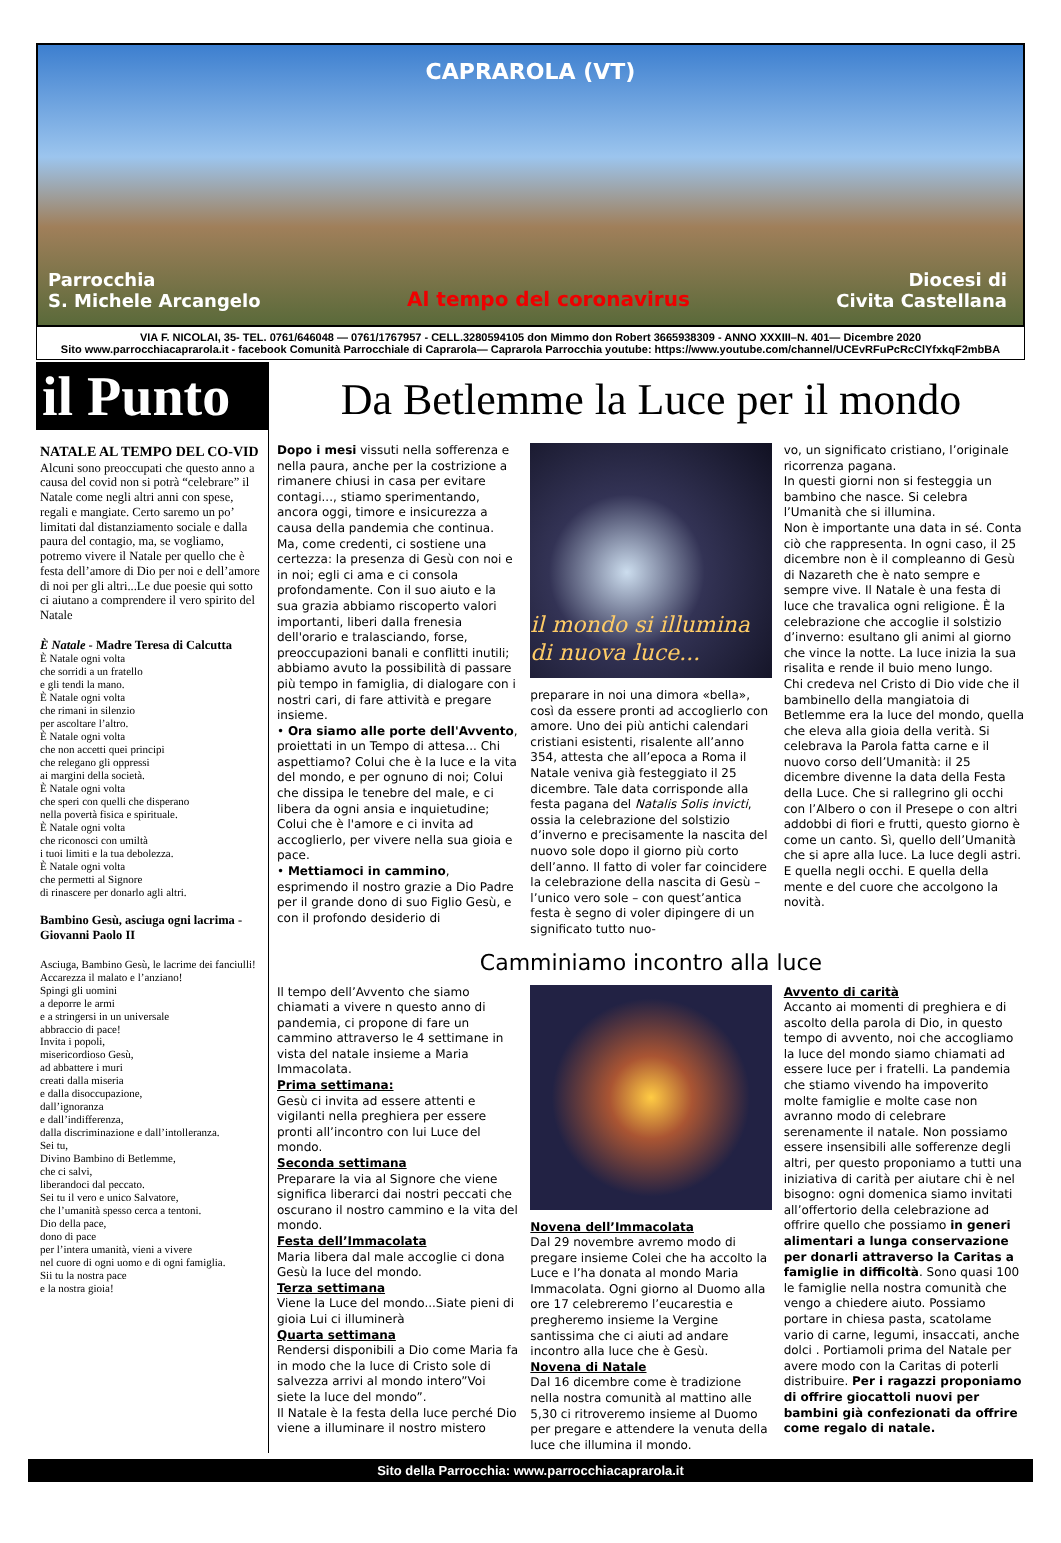CAPRAROLA (VT)
Parrocchia
S. Michele Arcangelo
Al tempo del coronavirus
Diocesi di
Civita Castellana
VIA F. NICOLAI, 35- TEL. 0761/646048 — 0761/1767957 - CELL.3280594105 don Mimmo don Robert 3665938309 - ANNO XXXIII–N. 401— Dicembre 2020
Sito www.parrocchiacaprarola.it - facebook Comunità Parrocchiale di Caprarola— Caprarola Parrocchia youtube: https://www.youtube.com/channel/UCEvRFuPcRcClYfxkqF2mbBA
il Punto
NATALE AL TEMPO DEL CO-VID
Alcuni sono preoccupati che questo anno a causa del covid non si potrà “celebrare” il Natale come negli altri anni con spese, regali e mangiate. Certo saremo un po’ limitati dal distanziamento sociale e dalla paura del contagio, ma, se vogliamo, potremo vivere il Natale per quello che è festa dell’amore di Dio per noi e dell’amore di noi per gli altri...Le due poesie qui sotto ci aiutano a comprendere il vero spirito del Natale
È Natale - Madre Teresa di Calcutta
È Natale ogni volta
che sorridi a un fratello
e gli tendi la mano.
È Natale ogni volta
che rimani in silenzio
per ascoltare l’altro.
È Natale ogni volta
che non accetti quei principi
che relegano gli oppressi
ai margini della società.
È Natale ogni volta
che speri con quelli che disperano
nella povertà fisica e spirituale.
È Natale ogni volta
che riconosci con umiltà
i tuoi limiti e la tua debolezza.
È Natale ogni volta
che permetti al Signore
di rinascere per donarlo agli altri.
Bambino Gesù, asciuga ogni lacrima - Giovanni Paolo II
Asciuga, Bambino Gesù, le lacrime dei fanciulli!
Accarezza il malato e l’anziano!
Spingi gli uomini
a deporre le armi
e a stringersi in un universale
abbraccio di pace!
Invita i popoli,
misericordioso Gesù,
ad abbattere i muri
creati dalla miseria
e dalla disoccupazione,
dall’ignoranza
e dall’indifferenza,
dalla discriminazione e dall’intolleranza.
Sei tu,
Divino Bambino di Betlemme,
che ci salvi,
liberandoci dal peccato.
Sei tu il vero e unico Salvatore,
che l’umanità spesso cerca a tentoni.
Dio della pace,
dono di pace
per l’intera umanità, vieni a vivere
nel cuore di ogni uomo e di ogni famiglia.
Sii tu la nostra pace
e la nostra gioia!
Da Betlemme la Luce per il mondo
Dopo i mesi vissuti nella sofferenza e nella paura, anche per la costrizione a rimanere chiusi in casa per evitare contagi..., stiamo sperimentando, ancora oggi, timore e insicurezza a causa della pandemia che continua. Ma, come credenti, ci sostiene una certezza: la presenza di Gesù con noi e in noi; egli ci ama e ci consola profondamente. Con il suo aiuto e la sua grazia abbiamo riscoperto valori importanti, liberi dalla frenesia dell'orario e tralasciando, forse, preoccupazioni banali e conflitti inutili; abbiamo avuto la possibilità di passare più tempo in famiglia, di dialogare con i nostri cari, di fare attività e pregare insieme.
• Ora siamo alle porte dell'Avvento, proiettati in un Tempo di attesa... Chi aspettiamo? Colui che è la luce e la vita del mondo, e per ognuno di noi; Colui che dissipa le tenebre del male, e ci libera da ogni ansia e inquietudine; Colui che è l'amore e ci invita ad accoglierlo, per vivere nella sua gioia e pace.
• Mettiamoci in cammino, esprimendo il nostro grazie a Dio Padre per il grande dono di suo Figlio Gesù, e con il profondo desiderio di
il mondo si illumina di nuova luce...
preparare in noi una dimora «bella», così da essere pronti ad accoglierlo con amore. Uno dei più antichi calendari cristiani esistenti, risalente all’anno 354, attesta che all’epoca a Roma il Natale veniva già festeggiato il 25 dicembre. Tale data corrisponde alla festa pagana del Natalis Solis invicti, ossia la celebrazione del solstizio d’inverno e precisamente la nascita del nuovo sole dopo il giorno più corto dell’anno. Il fatto di voler far coincidere la celebrazione della nascita di Gesù – l’unico vero sole – con quest’antica festa è segno di voler dipingere di un significato tutto nuo-
vo, un significato cristiano, l’originale ricorrenza pagana.
In questi giorni non si festeggia un bambino che nasce. Si celebra l’Umanità che si illumina.
Non è importante una data in sé. Conta ciò che rappresenta. In ogni caso, il 25 dicembre non è il compleanno di Gesù di Nazareth che è nato sempre e sempre vive. Il Natale è una festa di luce che travalica ogni religione. È la celebrazione che accoglie il solstizio d’inverno: esultano gli animi al giorno che vince la notte. La luce inizia la sua risalita e rende il buio meno lungo.
Chi credeva nel Cristo di Dio vide che il bambinello della mangiatoia di Betlemme era la luce del mondo, quella che eleva alla gioia della verità. Si celebrava la Parola fatta carne e il nuovo corso dell’Umanità: il 25 dicembre divenne la data della Festa della Luce. Che si rallegrino gli occhi con l’Albero o con il Presepe o con altri addobbi di fiori e frutti, questo giorno è come un canto. Sì, quello dell’Umanità che si apre alla luce. La luce degli astri. E quella negli occhi. E quella della mente e del cuore che accolgono la novità.
Camminiamo incontro alla luce
Il tempo dell’Avvento che siamo chiamati a vivere n questo anno di pandemia, ci propone di fare un cammino attraverso le 4 settimane in vista del natale insieme a Maria Immacolata.
Prima settimana:
Gesù ci invita ad essere attenti e vigilanti nella preghiera per essere pronti all’incontro con lui Luce del mondo.
Seconda settimana
Preparare la via al Signore che viene significa liberarci dai nostri peccati che oscurano il nostro cammino e la vita del mondo.
Festa dell’Immacolata
Maria libera dal male accoglie ci dona Gesù la luce del mondo.
Terza settimana
Viene la Luce del mondo...Siate pieni di gioia Lui ci illuminerà
Quarta settimana
Rendersi disponibili a Dio come Maria fa in modo che la luce di Cristo sole di salvezza arrivi al mondo intero”Voi siete la luce del mondo”.
Il Natale è la festa della luce perché Dio viene a illuminare il nostro mistero
Novena dell’Immacolata
Dal 29 novembre avremo modo di pregare insieme Colei che ha accolto la Luce e l’ha donata al mondo Maria Immacolata. Ogni giorno al Duomo alla ore 17 celebreremo l’eucarestia e pregheremo insieme la Vergine santissima che ci aiuti ad andare incontro alla luce che è Gesù.
Novena di Natale
Dal 16 dicembre come è tradizione nella nostra comunità al mattino alle 5,30 ci ritroveremo insieme al Duomo per pregare e attendere la venuta della luce che illumina il mondo.
Avvento di carità
Accanto ai momenti di preghiera e di ascolto della parola di Dio, in questo tempo di avvento, noi che accogliamo la luce del mondo siamo chiamati ad essere luce per i fratelli. La pandemia che stiamo vivendo ha impoverito molte famiglie e molte case non avranno modo di celebrare serenamente il natale. Non possiamo essere insensibili alle sofferenze degli altri, per questo proponiamo a tutti una iniziativa di carità per aiutare chi è nel bisogno: ogni domenica siamo invitati all’offertorio della celebrazione ad offrire quello che possiamo in generi alimentari a lunga conservazione per donarli attraverso la Caritas a famiglie in difficoltà. Sono quasi 100 le famiglie nella nostra comunità che vengo a chiedere aiuto. Possiamo portare in chiesa pasta, scatolame vario di carne, legumi, insaccati, anche dolci . Portiamoli prima del Natale per avere modo con la Caritas di poterli distribuire. Per i ragazzi proponiamo di offrire giocattoli nuovi per bambini già confezionati da offrire come regalo di natale.
Sito della Parrocchia: www.parrocchiacaprarola.it